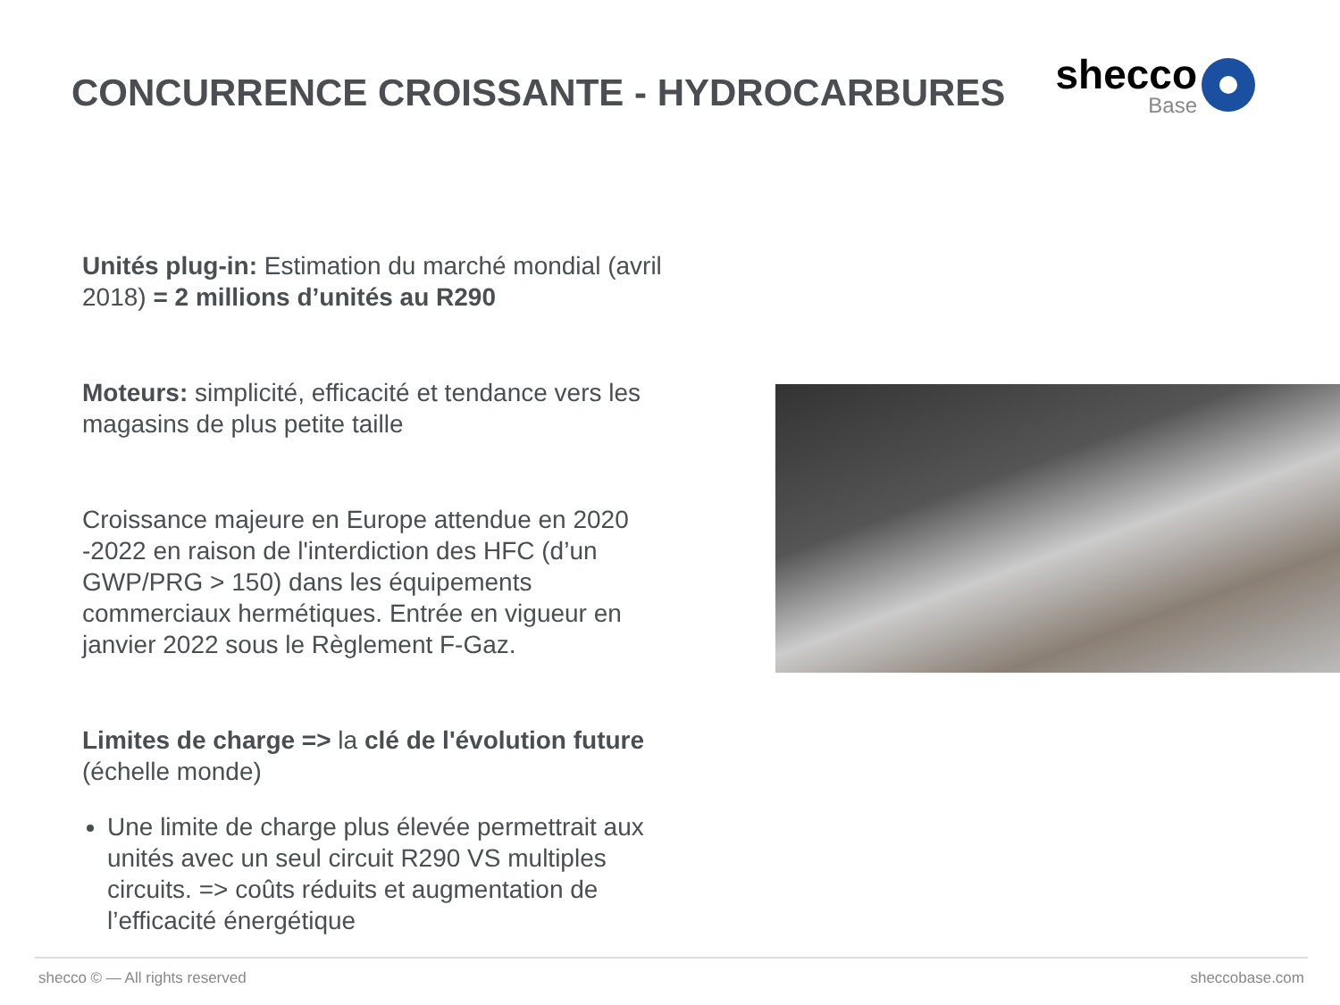CONCURRENCE CROISSANTE - HYDROCARBURES
shecco
Base
Unités plug-in: Estimation du marché mondial (avril 2018) = 2 millions d’unités au R290
Moteurs: simplicité, efficacité et tendance vers les magasins de plus petite taille
Croissance majeure en Europe attendue en 2020 -2022 en raison de l'interdiction des HFC (d’un GWP/PRG > 150) dans les équipements commerciaux hermétiques. Entrée en vigueur en janvier 2022 sous le Règlement F-Gaz.
Limites de charge => la clé de l'évolution future (échelle monde)
Une limite de charge plus élevée permettrait aux unités avec un seul circuit R290 VS multiples circuits. => coûts réduits et augmentation de l’efficacité énergétique
shecco © — All rights reserved sheccobase.com